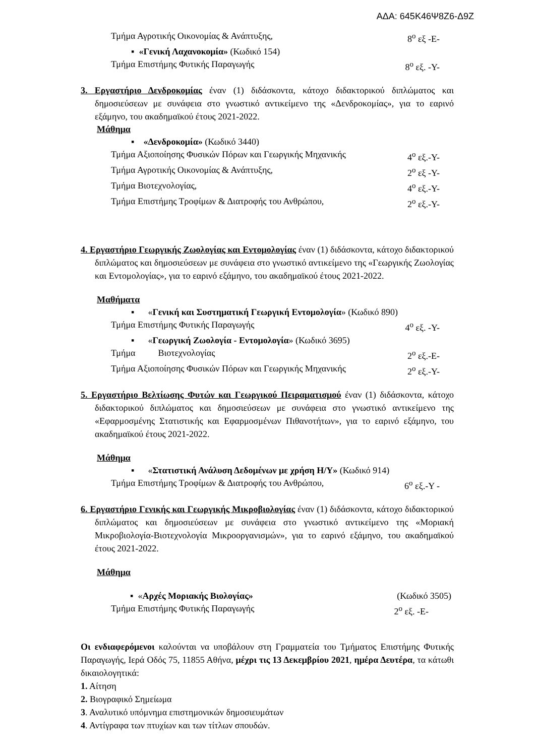ΑΔΑ: 645Κ46Ψ8Ζ6-Δ9Ζ
Τμήμα Αγροτικής Οικονομίας & Ανάπτυξης, 8<sup>ο</sup> εξ -Ε-
▪ «Γενική Λαχανοκομία» (Κωδικό 154)
Τμήμα Επιστήμης Φυτικής Παραγωγής 8<sup>ο</sup> εξ. -Υ-
3. Εργαστήριο Δενδροκομίας έναν (1) διδάσκοντα, κάτοχο διδακτορικού διπλώματος και δημοσιεύσεων με συνάφεια στο γνωστικό αντικείμενο της «Δενδροκομίας», για το εαρινό εξάμηνο, του ακαδημαϊκού έτους 2021-2022.
Μάθημα
▪ «Δενδροκομία» (Κωδικό 3440)
Τμήμα Αξιοποίησης Φυσικών Πόρων και Γεωργικής Μηχανικής 4<sup>ο</sup> εξ.-Υ-
Τμήμα Αγροτικής Οικονομίας & Ανάπτυξης, 2<sup>ο</sup> εξ -Υ-
Τμήμα Βιοτεχνολογίας, 4<sup>ο</sup> εξ.-Υ-
Τμήμα Επιστήμης Τροφίμων & Διατροφής του Ανθρώπου, 2<sup>ο</sup> εξ.-Υ-
4. Εργαστήριο Γεωργικής Ζωολογίας και Εντομολογίας έναν (1) διδάσκοντα, κάτοχο διδακτορικού διπλώματος και δημοσιεύσεων με συνάφεια στο γνωστικό αντικείμενο της «Γεωργικής Ζωολογίας και Εντομολογίας», για το εαρινό εξάμηνο, του ακαδημαϊκού έτους 2021-2022.
Μαθήματα
▪ «Γενική και Συστηματική Γεωργική Εντομολογία» (Κωδικό 890)
Τμήμα Επιστήμης Φυτικής Παραγωγής 4<sup>ο</sup> εξ. -Υ-
▪ «Γεωργική Ζωολογία - Εντομολογία» (Κωδικό 3695)
Τμήμα Βιοτεχνολογίας 2<sup>ο</sup> εξ.-Ε-
Τμήμα Αξιοποίησης Φυσικών Πόρων και Γεωργικής Μηχανικής 2<sup>ο</sup> εξ.-Υ-
5. Εργαστήριο Βελτίωσης Φυτών και Γεωργικού Πειραματισμού έναν (1) διδάσκοντα, κάτοχο διδακτορικού διπλώματος και δημοσιεύσεων με συνάφεια στο γνωστικό αντικείμενο της «Εφαρμοσμένης Στατιστικής και Εφαρμοσμένων Πιθανοτήτων», για το εαρινό εξάμηνο, του ακαδημαϊκού έτους 2021-2022.
Μάθημα
▪ «Στατιστική Ανάλυση Δεδομένων με χρήση Η/Υ» (Κωδικό 914)
Τμήμα Επιστήμης Τροφίμων & Διατροφής του Ανθρώπου, 6<sup>ο</sup> εξ.-Υ -
6. Εργαστήριο Γενικής και Γεωργικής Μικροβιολογίας έναν (1) διδάσκοντα, κάτοχο διδακτορικού διπλώματος και δημοσιεύσεων με συνάφεια στο γνωστικό αντικείμενο της «Μοριακή Μικροβιολογία-Βιοτεχνολογία Μικροοργανισμών», για το εαρινό εξάμηνο, του ακαδημαϊκού έτους 2021-2022.
Μάθημα
▪ «Αρχές Μοριακής Βιολογίας» (Κωδικό 3505)
Τμήμα Επιστήμης Φυτικής Παραγωγής 2<sup>ο</sup> εξ. -Ε-
Οι ενδιαφερόμενοι καλούνται να υποβάλουν στη Γραμματεία του Τμήματος Επιστήμης Φυτικής Παραγωγής, Ιερά Οδός 75, 11855 Αθήνα, μέχρι τις 13 Δεκεμβρίου 2021, ημέρα Δευτέρα, τα κάτωθι δικαιολογητικά:
1. Αίτηση
2. Βιογραφικό Σημείωμα
3. Αναλυτικό υπόμνημα επιστημονικών δημοσιευμάτων
4. Αντίγραφα των πτυχίων και των τίτλων σπουδών.